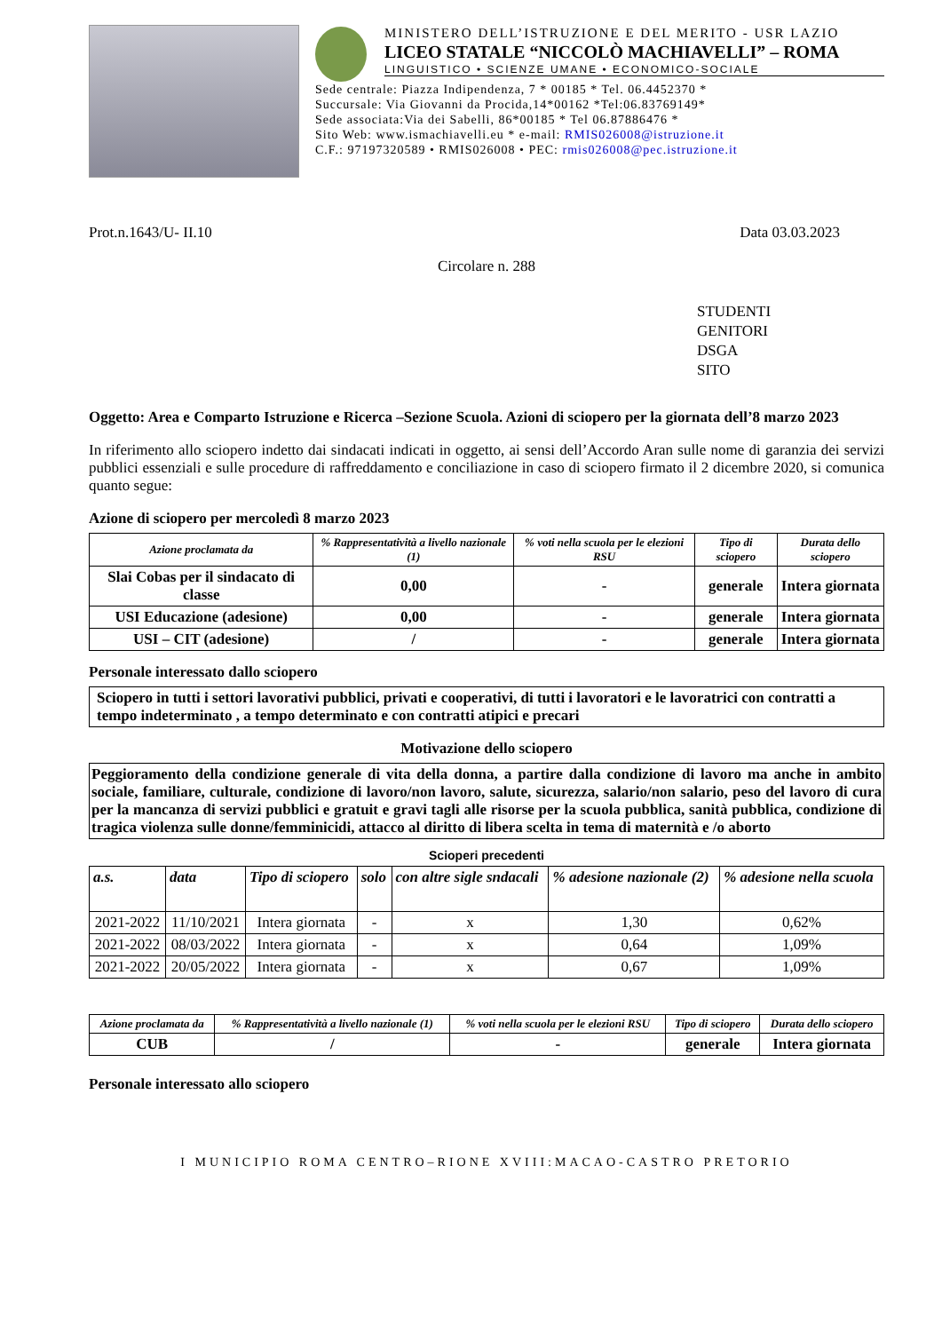MINISTERO DELL’ISTRUZIONE E DEL MERITO - USR LAZIO
LICEO STATALE “NICCOLÒ MACHIAVELLI” – ROMA
LINGUISTICO • SCIENZE UMANE • ECONOMICO-SOCIALE
Sede centrale: Piazza Indipendenza, 7 * 00185 * Tel. 06.4452370 *
Succursale: Via Giovanni da Procida,14*00162 *Tel:06.83769149*
Sede associata:Via dei Sabelli, 86*00185 * Tel 06.87886476 *
Sito Web: www.ismachiavelli.eu * e-mail: RMIS026008@istruzione.it
C.F.: 97197320589 • RMIS026008 • PEC: rmis026008@pec.istruzione.it
Prot.n.1643/U- II.10 Data 03.03.2023
Circolare n. 288
STUDENTI
GENITORI
DSGA
SITO
Oggetto: Area e Comparto Istruzione e Ricerca –Sezione Scuola. Azioni di sciopero per la giornata dell’8 marzo 2023
In riferimento allo sciopero indetto dai sindacati indicati in oggetto, ai sensi dell’Accordo Aran sulle nome di garanzia dei servizi pubblici essenziali e sulle procedure di raffreddamento e conciliazione in caso di sciopero firmato il 2 dicembre 2020, si comunica quanto segue:
Azione di sciopero per mercoledì 8 marzo 2023
| Azione proclamata da | % Rappresentatività a livello nazionale (1) | % voti nella scuola per le elezioni RSU | Tipo di sciopero | Durata dello sciopero |
| --- | --- | --- | --- | --- |
| Slai Cobas per il sindacato di classe | 0,00 | - | generale | Intera giornata |
| USI Educazione (adesione) | 0,00 | - | generale | Intera giornata |
| USI – CIT (adesione) | / | - | generale | Intera giornata |
Personale interessato dallo sciopero
Sciopero in tutti i settori lavorativi pubblici, privati e cooperativi, di tutti i lavoratori e le lavoratrici con contratti a tempo indeterminato , a tempo determinato e con contratti atipici e precari
Motivazione dello sciopero
Peggioramento della condizione generale di vita della donna, a partire dalla condizione di lavoro ma anche in ambito sociale, familiare, culturale, condizione di lavoro/non lavoro, salute, sicurezza, salario/non salario, peso del lavoro di cura per la mancanza di servizi pubblici e gratuit e gravi tagli alle risorse per la scuola pubblica, sanità pubblica, condizione di tragica violenza sulle donne/femminicidi, attacco al diritto di libera scelta in tema di maternità e /o aborto
Scioperi precedenti
| a.s. | data | Tipo di sciopero | solo | con altre sigle sndacali | % adesione nazionale (2) | % adesione nella scuola |
| --- | --- | --- | --- | --- | --- | --- |
| 2021-2022 | 11/10/2021 | Intera giornata | - | x | 1,30 | 0,62% |
| 2021-2022 | 08/03/2022 | Intera giornata | - | x | 0,64 | 1,09% |
| 2021-2022 | 20/05/2022 | Intera giornata | - | x | 0,67 | 1,09% |
| Azione proclamata da | % Rappresentatività a livello nazionale (1) | % voti nella scuola per le elezioni RSU | Tipo di sciopero | Durata dello sciopero |
| --- | --- | --- | --- | --- |
| CUB | / | - | generale | Intera giornata |
Personale interessato allo sciopero
I MUNICIPIO ROMA CENTRO–RIONE XVIII:MACAO-CASTRO PRETORIO